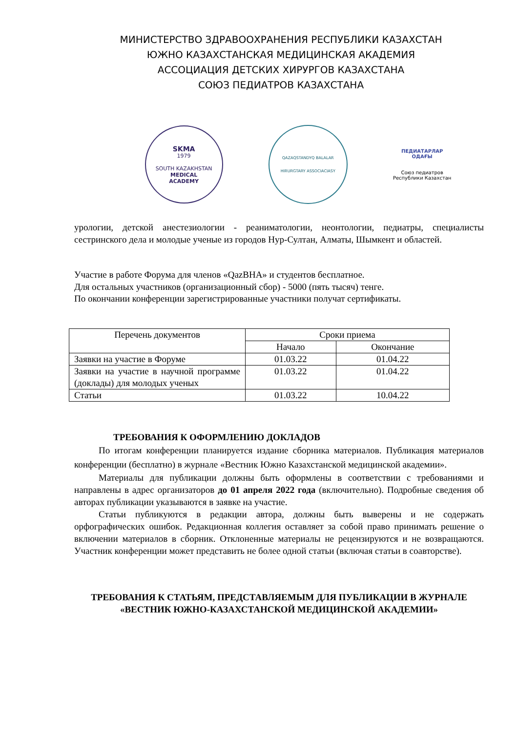МИНИСТЕРСТВО ЗДРАВООХРАНЕНИЯ РЕСПУБЛИКИ КАЗАХСТАН
ЮЖНО КАЗАХСТАНСКАЯ МЕДИЦИНСКАЯ АКАДЕМИЯ
АССОЦИАЦИЯ ДЕТСКИХ ХИРУРГОВ КАЗАХСТАНА
СОЮЗ ПЕДИАТРОВ КАЗАХСТАНА
SKMA
1979
SOUTH KAZAKHSTAN
MEDICAL
ACADEMY
QAZAQSTANDYQ BALALAR
HIRURGTARY ASSOCIACIASY
ПЕДИАТАРЛАР
ОДАҒЫ
Союз педиатров
Республики Казахстан
урологии, детской анестезиологии - реаниматологии, неонтологии, педиатры, специалисты сестринского дела и молодые ученые из городов Нур-Султан, Алматы, Шымкент и областей.
Участие в работе Форума для членов «QazBHA» и студентов бесплатное.
Для остальных участников (организационный сбор) - 5000 (пять тысяч) тенге.
По окончании конференции зарегистрированные участники получат сертификаты.
| Перечень документов | Сроки приема | |
| --- | --- | --- |
| | Начало | Окончание |
| Заявки на участие в Форуме | 01.03.22 | 01.04.22 |
| Заявки на участие в научной программе (доклады) для молодых ученых | 01.03.22 | 01.04.22 |
| Статьи | 01.03.22 | 10.04.22 |
ТРЕБОВАНИЯ К ОФОРМЛЕНИЮ ДОКЛАДОВ
По итогам конференции планируется издание сборника материалов. Публикация материалов конференции (бесплатно) в журнале «Вестник Южно Казахстанской медицинской академии».
Материалы для публикации должны быть оформлены в соответствии с требованиями и направлены в адрес организаторов до 01 апреля 2022 года (включительно). Подробные сведения об авторах публикации указываются в заявке на участие.
Статьи публикуются в редакции автора, должны быть выверены и не содержать орфографических ошибок. Редакционная коллегия оставляет за собой право принимать решение о включении материалов в сборник. Отклоненные материалы не рецензируются и не возвращаются. Участник конференции может представить не более одной статьи (включая статьи в соавторстве).
ТРЕБОВАНИЯ К СТАТЬЯМ, ПРЕДСТАВЛЯЕМЫМ ДЛЯ ПУБЛИКАЦИИ В ЖУРНАЛЕ «ВЕСТНИК ЮЖНО-КАЗАХСТАНСКОЙ МЕДИЦИНСКОЙ АКАДЕМИИ»